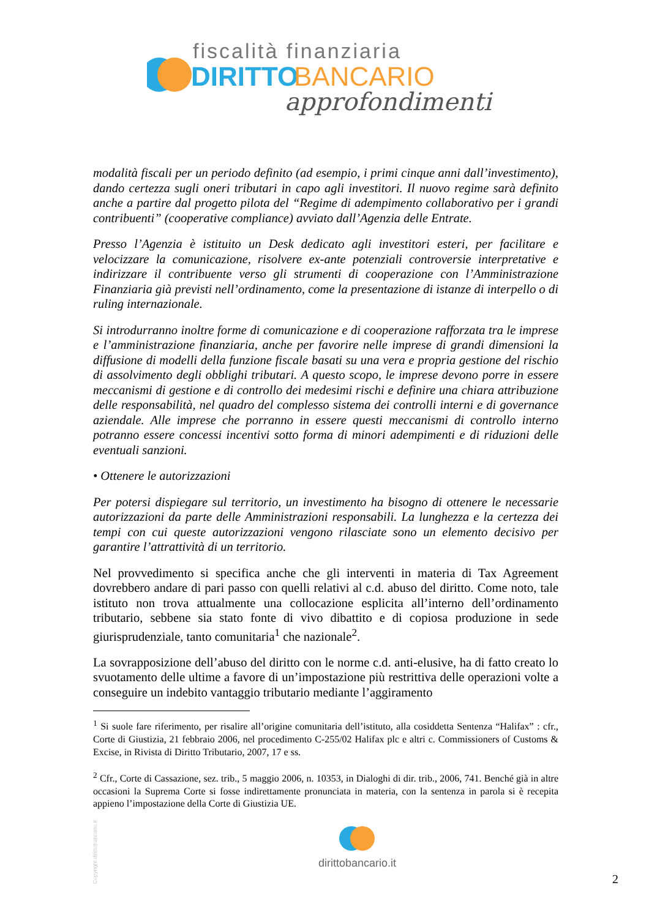fiscalità finanziaria
DIRITTO
BANCARIO
approfondimenti
modalità fiscali per un periodo definito (ad esempio, i primi cinque anni dall’investimento), dando certezza sugli oneri tributari in capo agli investitori. Il nuovo regime sarà definito anche a partire dal progetto pilota del “Regime di adempimento collaborativo per i grandi contribuenti” (cooperative compliance) avviato dall’Agenzia delle Entrate.
Presso l’Agenzia è istituito un Desk dedicato agli investitori esteri, per facilitare e velocizzare la comunicazione, risolvere ex-ante potenziali controversie interpretative e indirizzare il contribuente verso gli strumenti di cooperazione con l’Amministrazione Finanziaria già previsti nell’ordinamento, come la presentazione di istanze di interpello o di ruling internazionale.
Si introdurranno inoltre forme di comunicazione e di cooperazione rafforzata tra le imprese e l’amministrazione finanziaria, anche per favorire nelle imprese di grandi dimensioni la diffusione di modelli della funzione fiscale basati su una vera e propria gestione del rischio di assolvimento degli obblighi tributari. A questo scopo, le imprese devono porre in essere meccanismi di gestione e di controllo dei medesimi rischi e definire una chiara attribuzione delle responsabilità, nel quadro del complesso sistema dei controlli interni e di governance aziendale. Alle imprese che porranno in essere questi meccanismi di controllo interno potranno essere concessi incentivi sotto forma di minori adempimenti e di riduzioni delle eventuali sanzioni.
• Ottenere le autorizzazioni
Per potersi dispiegare sul territorio, un investimento ha bisogno di ottenere le necessarie autorizzazioni da parte delle Amministrazioni responsabili. La lunghezza e la certezza dei tempi con cui queste autorizzazioni vengono rilasciate sono un elemento decisivo per garantire l’attrattività di un territorio.
Nel provvedimento si specifica anche che gli interventi in materia di Tax Agreement dovrebbero andare di pari passo con quelli relativi al c.d. abuso del diritto. Come noto, tale istituto non trova attualmente una collocazione esplicita all’interno dell’ordinamento tributario, sebbene sia stato fonte di vivo dibattito e di copiosa produzione in sede giurisprudenziale, tanto comunitaria<sup>1</sup> che nazionale<sup>2</sup>.
La sovrapposizione dell’abuso del diritto con le norme c.d. anti-elusive, ha di fatto creato lo svuotamento delle ultime a favore di un’impostazione più restrittiva delle operazioni volte a conseguire un indebito vantaggio tributario mediante l’aggiramento
<sup>1</sup> Si suole fare riferimento, per risalire all’origine comunitaria dell’istituto, alla cosiddetta Sentenza “Halifax” : cfr., Corte di Giustizia, 21 febbraio 2006, nel procedimento C-255/02 Halifax plc e altri c. Commissioners of Customs & Excise, in Rivista di Diritto Tributario, 2007, 17 e ss.
<sup>2</sup> Cfr., Corte di Cassazione, sez. trib., 5 maggio 2006, n. 10353, in Dialoghi di dir. trib., 2006, 741. Benché già in altre occasioni la Suprema Corte si fosse indirettamente pronunciata in materia, con la sentenza in parola si è recepita appieno l’impostazione della Corte di Giustizia UE.
Copyright dirittobancario.it
dirittobancario.it
2